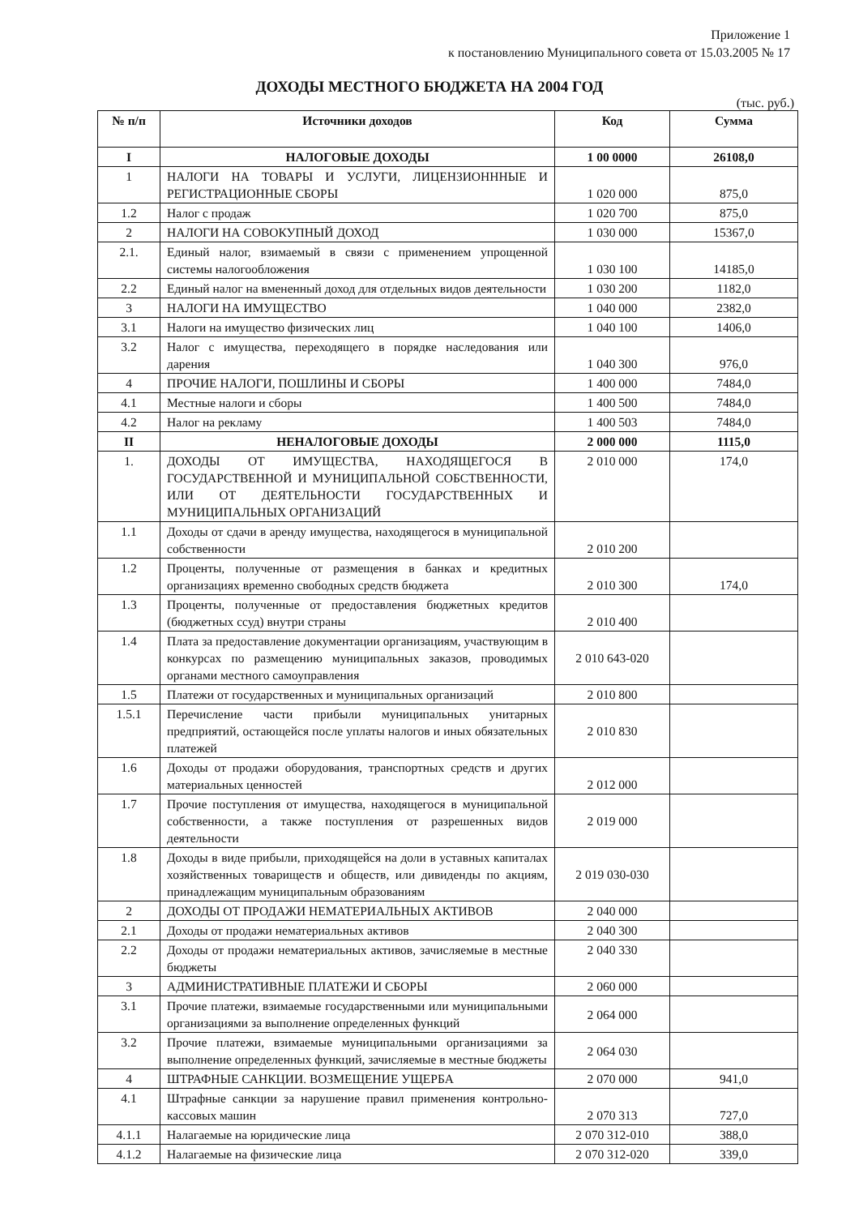Приложение 1
к постановлению Муниципального совета от 15.03.2005 № 17
ДОХОДЫ МЕСТНОГО БЮДЖЕТА НА 2004 ГОД
(тыс. руб.)
| № п/п | Источники доходов | Код | Сумма |
| --- | --- | --- | --- |
| I | НАЛОГОВЫЕ ДОХОДЫ | 1 00 0000 | 26108,0 |
| 1 | НАЛОГИ НА ТОВАРЫ И УСЛУГИ, ЛИЦЕНЗИОНННЫЕ И РЕГИСТРАЦИОННЫЕ СБОРЫ | 1 020 000 | 875,0 |
| 1.2 | Налог с продаж | 1 020 700 | 875,0 |
| 2 | НАЛОГИ НА СОВОКУПНЫЙ ДОХОД | 1 030 000 | 15367,0 |
| 2.1. | Единый налог, взимаемый в связи с применением упрощенной системы налогообложения | 1 030 100 | 14185,0 |
| 2.2 | Единый налог на вмененный доход для отдельных видов деятельности | 1 030 200 | 1182,0 |
| 3 | НАЛОГИ НА ИМУЩЕСТВО | 1 040 000 | 2382,0 |
| 3.1 | Налоги на имущество физических лиц | 1 040 100 | 1406,0 |
| 3.2 | Налог с имущества, переходящего в порядке наследования или дарения | 1 040 300 | 976,0 |
| 4 | ПРОЧИЕ НАЛОГИ, ПОШЛИНЫ И СБОРЫ | 1 400 000 | 7484,0 |
| 4.1 | Местные налоги и сборы | 1 400 500 | 7484,0 |
| 4.2 | Налог на рекламу | 1 400 503 | 7484,0 |
| II | НЕНАЛОГОВЫЕ ДОХОДЫ | 2 000 000 | 1115,0 |
| 1. | ДОХОДЫ ОТ ИМУЩЕСТВА, НАХОДЯЩЕГОСЯ В ГОСУДАРСТВЕННОЙ И МУНИЦИПАЛЬНОЙ СОБСТВЕННОСТИ, ИЛИ ОТ ДЕЯТЕЛЬНОСТИ ГОСУДАРСТВЕННЫХ И МУНИЦИПАЛЬНЫХ ОРГАНИЗАЦИЙ | 2 010 000 | 174,0 |
| 1.1 | Доходы от сдачи в аренду имущества, находящегося в муниципальной собственности | 2 010 200 | |
| 1.2 | Проценты, полученные от размещения в банках и кредитных организациях временно свободных средств бюджета | 2 010 300 | 174,0 |
| 1.3 | Проценты, полученные от предоставления бюджетных кредитов (бюджетных ссуд) внутри страны | 2 010 400 | |
| 1.4 | Плата за предоставление документации организациям, участвующим в конкурсах по размещению муниципальных заказов, проводимых органами местного самоуправления | 2 010 643-020 | |
| 1.5 | Платежи от государственных и муниципальных организаций | 2 010 800 | |
| 1.5.1 | Перечисление части прибыли муниципальных унитарных предприятий, остающейся после уплаты налогов и иных обязательных платежей | 2 010 830 | |
| 1.6 | Доходы от продажи оборудования, транспортных средств и других материальных ценностей | 2 012 000 | |
| 1.7 | Прочие поступления от имущества, находящегося в муниципальной собственности, а также поступления от разрешенных видов деятельности | 2 019 000 | |
| 1.8 | Доходы в виде прибыли, приходящейся на доли в уставных капиталах хозяйственных товариществ и обществ, или дивиденды по акциям, принадлежащим муниципальным образованиям | 2 019 030-030 | |
| 2 | ДОХОДЫ ОТ ПРОДАЖИ НЕМАТЕРИАЛЬНЫХ АКТИВОВ | 2 040 000 | |
| 2.1 | Доходы от продажи нематериальных активов | 2 040 300 | |
| 2.2 | Доходы от продажи нематериальных активов, зачисляемые в местные бюджеты | 2 040 330 | |
| 3 | АДМИНИСТРАТИВНЫЕ ПЛАТЕЖИ И СБОРЫ | 2 060 000 | |
| 3.1 | Прочие платежи, взимаемые государственными или муниципальными организациями за выполнение определенных функций | 2 064 000 | |
| 3.2 | Прочие платежи, взимаемые муниципальными организациями за выполнение определенных функций, зачисляемые в местные бюджеты | 2 064 030 | |
| 4 | ШТРАФНЫЕ САНКЦИИ. ВОЗМЕЩЕНИЕ УЩЕРБА | 2 070 000 | 941,0 |
| 4.1 | Штрафные санкции за нарушение правил применения контрольно-кассовых машин | 2 070 313 | 727,0 |
| 4.1.1 | Налагаемые на юридические лица | 2 070 312-010 | 388,0 |
| 4.1.2 | Налагаемые на физические лица | 2 070 312-020 | 339,0 |